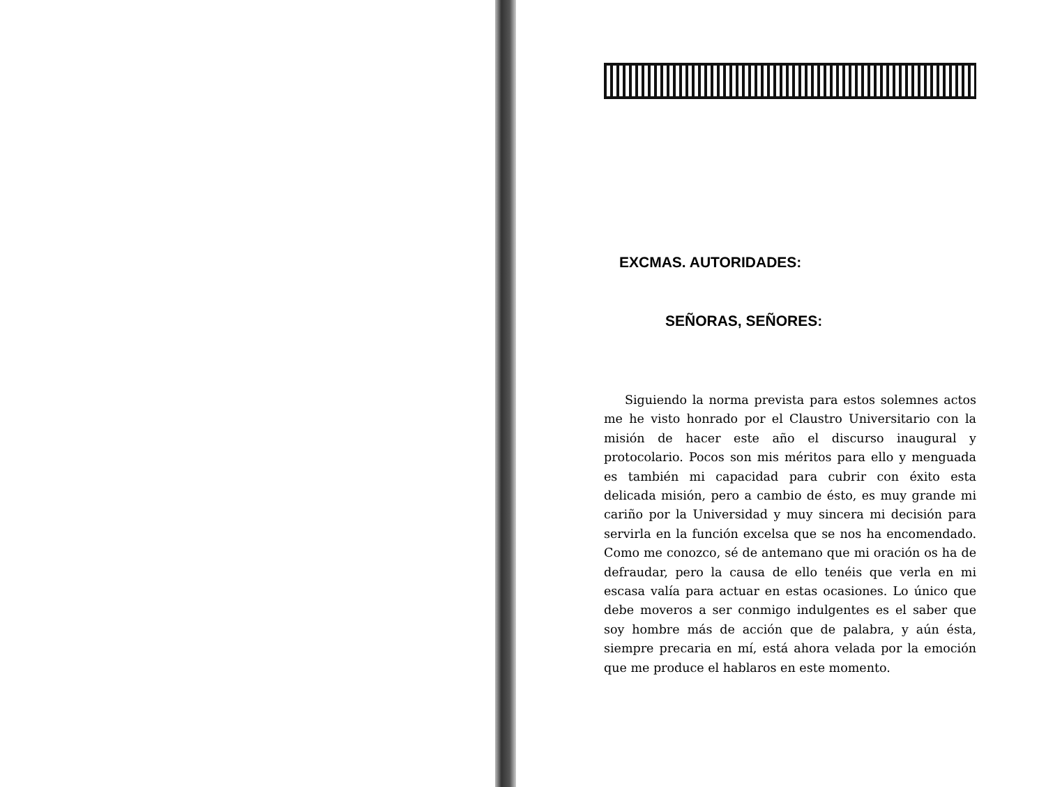EXCMAS. AUTORIDADES:
SEÑORAS, SEÑORES:
Siguiendo la norma prevista para estos solemnes actos me he visto honrado por el Claustro Universitario con la misión de hacer este año el discurso inaugural y protocolario. Pocos son mis méritos para ello y menguada es también mi capacidad para cubrir con éxito esta delicada misión, pero a cambio de ésto, es muy grande mi cariño por la Universidad y muy sincera mi decisión para servirla en la función excelsa que se nos ha encomendado. Como me conozco, sé de antemano que mi oración os ha de defraudar, pero la causa de ello tenéis que verla en mi escasa valía para actuar en estas ocasiones. Lo único que debe moveros a ser conmigo indulgentes es el saber que soy hombre más de acción que de palabra, y aún ésta, siempre precaria en mí, está ahora velada por la emoción que me produce el hablaros en este momento.